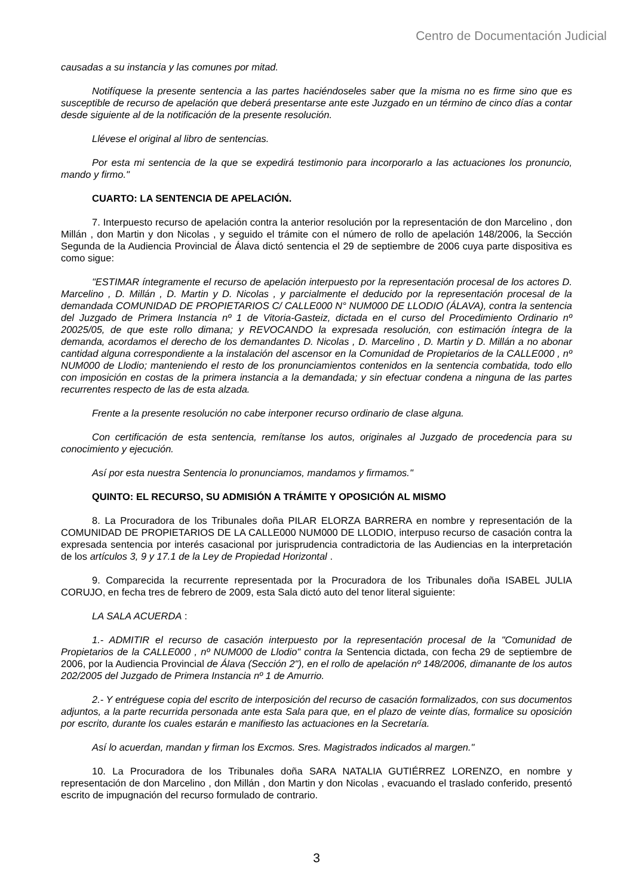Centro de Documentación Judicial
causadas a su instancia y las comunes por mitad.
Notifíquese la presente sentencia a las partes haciéndoseles saber que la misma no es firme sino que es susceptible de recurso de apelación que deberá presentarse ante este Juzgado en un término de cinco días a contar desde siguiente al de la notificación de la presente resolución.
Llévese el original al libro de sentencias.
Por esta mi sentencia de la que se expedirá testimonio para incorporarlo a las actuaciones los pronuncio, mando y firmo."
CUARTO: LA SENTENCIA DE APELACIÓN.
7. Interpuesto recurso de apelación contra la anterior resolución por la representación de don Marcelino , don Millán , don Martin y don Nicolas , y seguido el trámite con el número de rollo de apelación 148/2006, la Sección Segunda de la Audiencia Provincial de Álava dictó sentencia el 29 de septiembre de 2006 cuya parte dispositiva es como sigue:
"ESTIMAR íntegramente el recurso de apelación interpuesto por la representación procesal de los actores D. Marcelino , D. Millán , D. Martin y D. Nicolas , y parcialmente el deducido por la representación procesal de la demandada COMUNIDAD DE PROPIETARIOS C/ CALLE000 N° NUM000 DE LLODIO (ÁLAVA), contra la sentencia del Juzgado de Primera Instancia nº 1 de Vitoria-Gasteiz, dictada en el curso del Procedimiento Ordinario nº 20025/05, de que este rollo dimana; y REVOCANDO la expresada resolución, con estimación íntegra de la demanda, acordamos el derecho de los demandantes D. Nicolas , D. Marcelino , D. Martin y D. Millán a no abonar cantidad alguna correspondiente a la instalación del ascensor en la Comunidad de Propietarios de la CALLE000 , nº NUM000 de Llodio; manteniendo el resto de los pronunciamientos contenidos en la sentencia combatida, todo ello con imposición en costas de la primera instancia a la demandada; y sin efectuar condena a ninguna de las partes recurrentes respecto de las de esta alzada.
Frente a la presente resolución no cabe interponer recurso ordinario de clase alguna.
Con certificación de esta sentencia, remítanse los autos, originales al Juzgado de procedencia para su conocimiento y ejecución.
Así por esta nuestra Sentencia lo pronunciamos, mandamos y firmamos."
QUINTO: EL RECURSO, SU ADMISIÓN A TRÁMITE Y OPOSICIÓN AL MISMO
8. La Procuradora de los Tribunales doña PILAR ELORZA BARRERA en nombre y representación de la COMUNIDAD DE PROPIETARIOS DE LA CALLE000 NUM000 DE LLODIO, interpuso recurso de casación contra la expresada sentencia por interés casacional por jurisprudencia contradictoria de las Audiencias en la interpretación de los artículos 3, 9 y 17.1 de la Ley de Propiedad Horizontal .
9. Comparecida la recurrente representada por la Procuradora de los Tribunales doña ISABEL JULIA CORUJO, en fecha tres de febrero de 2009, esta Sala dictó auto del tenor literal siguiente:
LA SALA ACUERDA :
1.- ADMITIR el recurso de casación interpuesto por la representación procesal de la "Comunidad de Propietarios de la CALLE000 , nº NUM000 de Llodio" contra la Sentencia dictada, con fecha 29 de septiembre de 2006, por la Audiencia Provincial de Álava (Sección 2"), en el rollo de apelación nº 148/2006, dimanante de los autos 202/2005 del Juzgado de Primera Instancia nº 1 de Amurrio.
2.- Y entréguese copia del escrito de interposición del recurso de casación formalizados, con sus documentos adjuntos, a la parte recurrida personada ante esta Sala para que, en el plazo de veinte días, formalice su oposición por escrito, durante los cuales estarán e manifiesto las actuaciones en la Secretaría.
Así lo acuerdan, mandan y firman los Excmos. Sres. Magistrados indicados al margen."
10. La Procuradora de los Tribunales doña SARA NATALIA GUTIÉRREZ LORENZO, en nombre y representación de don Marcelino , don Millán , don Martin y don Nicolas , evacuando el traslado conferido, presentó escrito de impugnación del recurso formulado de contrario.
3